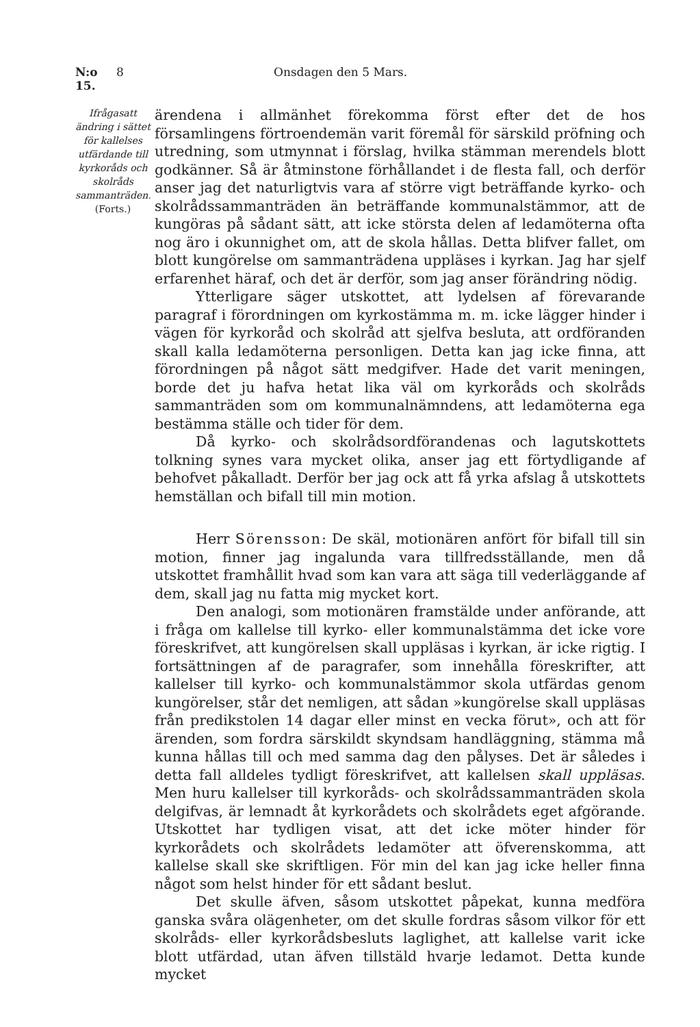N:o 15. 8 Onsdagen den 5 Mars.
Ifrågasatt ändring i sättet för kallelses utfärdande till kyrkoråds och skolråds sammanträden.
(Forts.)
ärendena i allmänhet förekomma först efter det de hos församlingens förtroendemän varit föremål för särskild pröfning och utredning, som utmynnat i förslag, hvilka stämman merendels blott godkänner. Så är åtminstone förhållandet i de flesta fall, och derför anser jag det naturligtvis vara af större vigt beträffande kyrko- och skolrådssammanträden än beträffande kommunalstämmor, att de kungöras på sådant sätt, att icke största delen af ledamöterna ofta nog äro i okunnighet om, att de skola hållas. Detta blifver fallet, om blott kungörelse om sammanträdena uppläses i kyrkan. Jag har sjelf erfarenhet häraf, och det är derför, som jag anser förändring nödig.
Ytterligare säger utskottet, att lydelsen af förevarande paragraf i förordningen om kyrkostämma m. m. icke lägger hinder i vägen för kyrkoråd och skolråd att sjelfva besluta, att ordföranden skall kalla ledamöterna personligen. Detta kan jag icke finna, att förordningen på något sätt medgifver. Hade det varit meningen, borde det ju hafva hetat lika väl om kyrkoråds och skolråds sammanträden som om kommunalnämndens, att ledamöterna ega bestämma ställe och tider för dem.
Då kyrko- och skolrådsordförandenas och lagutskottets tolkning synes vara mycket olika, anser jag ett förtydligande af behofvet påkalladt. Derför ber jag ock att få yrka afslag å utskottets hemställan och bifall till min motion.
Herr Sörensson: De skäl, motionären anfört för bifall till sin motion, finner jag ingalunda vara tillfredsställande, men då utskottet framhållit hvad som kan vara att säga till vederläggande af dem, skall jag nu fatta mig mycket kort.
Den analogi, som motionären framstälde under anförande, att i fråga om kallelse till kyrko- eller kommunalstämma det icke vore föreskrifvet, att kungörelsen skall uppläsas i kyrkan, är icke rigtig. I fortsättningen af de paragrafer, som innehålla föreskrifter, att kallelser till kyrko- och kommunalstämmor skola utfärdas genom kungörelser, står det nemligen, att sådan »kungörelse skall uppläsas från predikstolen 14 dagar eller minst en vecka förut», och att för ärenden, som fordra särskildt skyndsam handläggning, stämma må kunna hållas till och med samma dag den pålyses. Det är således i detta fall alldeles tydligt föreskrifvet, att kallelsen skall uppläsas. Men huru kallelser till kyrkoråds- och skolrådssammanträden skola delgifvas, är lemnadt åt kyrkorådets och skolrådets eget afgörande. Utskottet har tydligen visat, att det icke möter hinder för kyrkorådets och skolrådets ledamöter att öfverenskomma, att kallelse skall ske skriftligen. För min del kan jag icke heller finna något som helst hinder för ett sådant beslut.
Det skulle äfven, såsom utskottet påpekat, kunna medföra ganska svåra olägenheter, om det skulle fordras såsom vilkor för ett skolråds- eller kyrkorådsbesluts laglighet, att kallelse varit icke blott utfärdad, utan äfven tillstäld hvarje ledamot. Detta kunde mycket